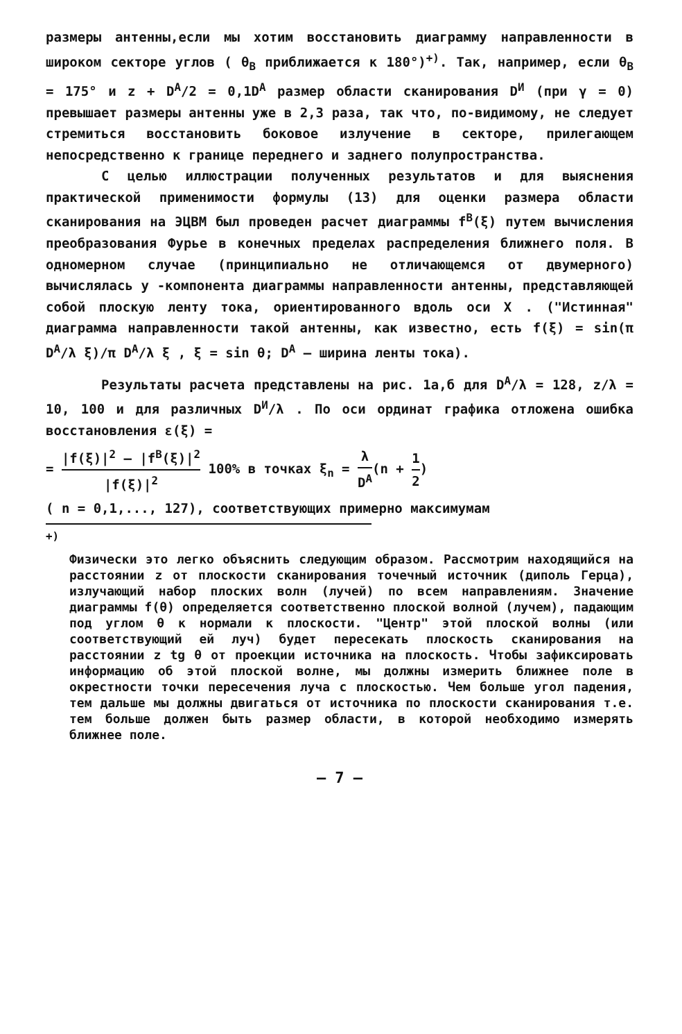размеры антенны,если мы хотим восстановить диаграмму направленности в широком секторе углов ( θ<sub>В</sub> приближается к 180°)<sup>+)</sup>. Так, например, если θ<sub>В</sub> = 175° и z + D<sup>A</sup>/2 = 0,1D<sup>A</sup> размер области сканирования D<sup>И</sup> (при γ = 0) превышает размеры антенны уже в 2,3 раза, так что, по-видимому, не следует стремиться восстановить боковое излучение в секторе, прилегающем непосредственно к границе переднего и заднего полупространства.
С целью иллюстрации полученных результатов и для выяснения практической применимости формулы (13) для оценки размера области сканирования на ЭЦВМ был проведен расчет диаграммы f<sup>В</sup>(ξ) путем вычисления преобразования Фурье в конечных пределах распределения ближнего поля. В одномерном случае (принципиально не отличающемся от двумерного) вычислялась y -компонента диаграммы направленности антенны, представляющей собой плоскую ленту тока, ориентированного вдоль оси X . ("Истинная" диаграмма направленности такой антенны, как известно, есть f(ξ) = sin(π D<sup>A</sup>/λ ξ)/π D<sup>A</sup>/λ ξ , ξ = sin θ; D<sup>A</sup> – ширина ленты тока).
Результаты расчета представлены на рис. 1а,б для D<sup>A</sup>/λ = 128, z/λ = 10, 100 и для различных D<sup>И</sup>/λ . По оси ординат графика отложена ошибка восстановления ε(ξ) =
= |f(ξ)|<sup>2</sup> – |f<sup>В</sup>(ξ)|<sup>2</sup> |f(ξ)|<sup>2</sup> 100% в точках ξ<sub>n</sub> = λ D<sup>A</sup>(n + 1 2)
( n = 0,1,..., 127), соответствующих примерно максимумам
<sup>+)</sup>
Физически это легко объяснить следующим образом. Рассмотрим находящийся на расстоянии z от плоскости сканирования точечный источник (диполь Герца), излучающий набор плоских волн (лучей) по всем направлениям. Значение диаграммы f(θ) определяется соответственно плоской волной (лучем), падающим под углом θ к нормали к плоскости. "Центр" этой плоской волны (или соответствующий ей луч) будет пересекать плоскость сканирования на расстоянии z tg θ от проекции источника на плоскость. Чтобы зафиксировать информацию об этой плоской волне, мы должны измерить ближнее поле в окрестности точки пересечения луча с плоскостью. Чем больше угол падения, тем дальше мы должны двигаться от источника по плоскости сканирования т.е. тем больше должен быть размер области, в которой необходимо измерять ближнее поле.
– 7 –